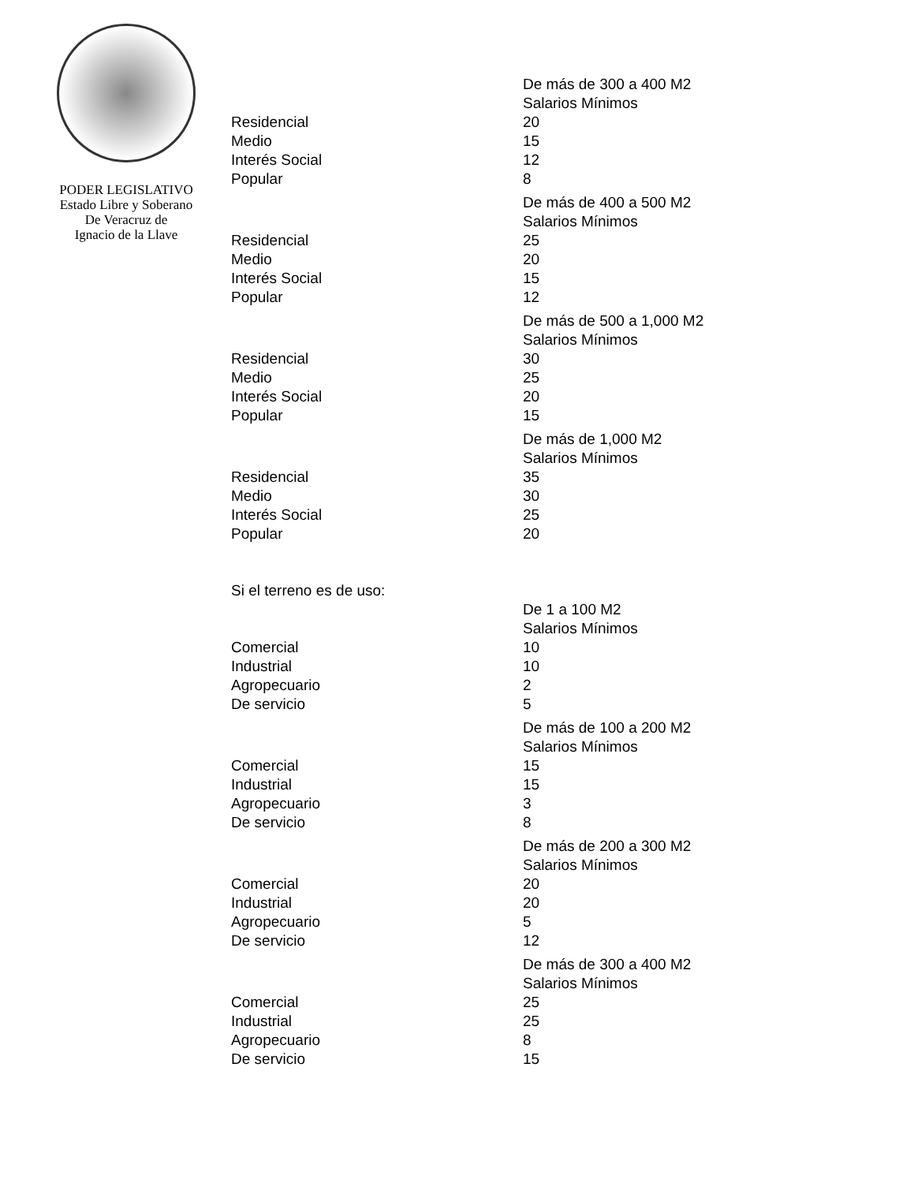PODER LEGISLATIVO
Estado Libre y Soberano
De Veracruz de
Ignacio de la Llave
| | De más de 300 a 400 M2 Salarios Mínimos |
| Residencial | 20 |
| Medio | 15 |
| Interés Social | 12 |
| Popular | 8 |
| | De más de 400 a 500 M2 Salarios Mínimos |
| Residencial | 25 |
| Medio | 20 |
| Interés Social | 15 |
| Popular | 12 |
| | De más de 500 a 1,000 M2 Salarios Mínimos |
| Residencial | 30 |
| Medio | 25 |
| Interés Social | 20 |
| Popular | 15 |
| | De más de 1,000 M2 Salarios Mínimos |
| Residencial | 35 |
| Medio | 30 |
| Interés Social | 25 |
| Popular | 20 |
| Si el terreno es de uso: | |
| | De 1 a 100 M2 Salarios Mínimos |
| Comercial | 10 |
| Industrial | 10 |
| Agropecuario | 2 |
| De servicio | 5 |
| | De más de 100 a 200 M2 Salarios Mínimos |
| Comercial | 15 |
| Industrial | 15 |
| Agropecuario | 3 |
| De servicio | 8 |
| | De más de 200 a 300 M2 Salarios Mínimos |
| Comercial | 20 |
| Industrial | 20 |
| Agropecuario | 5 |
| De servicio | 12 |
| | De más de 300 a 400 M2 Salarios Mínimos |
| Comercial | 25 |
| Industrial | 25 |
| Agropecuario | 8 |
| De servicio | 15 |